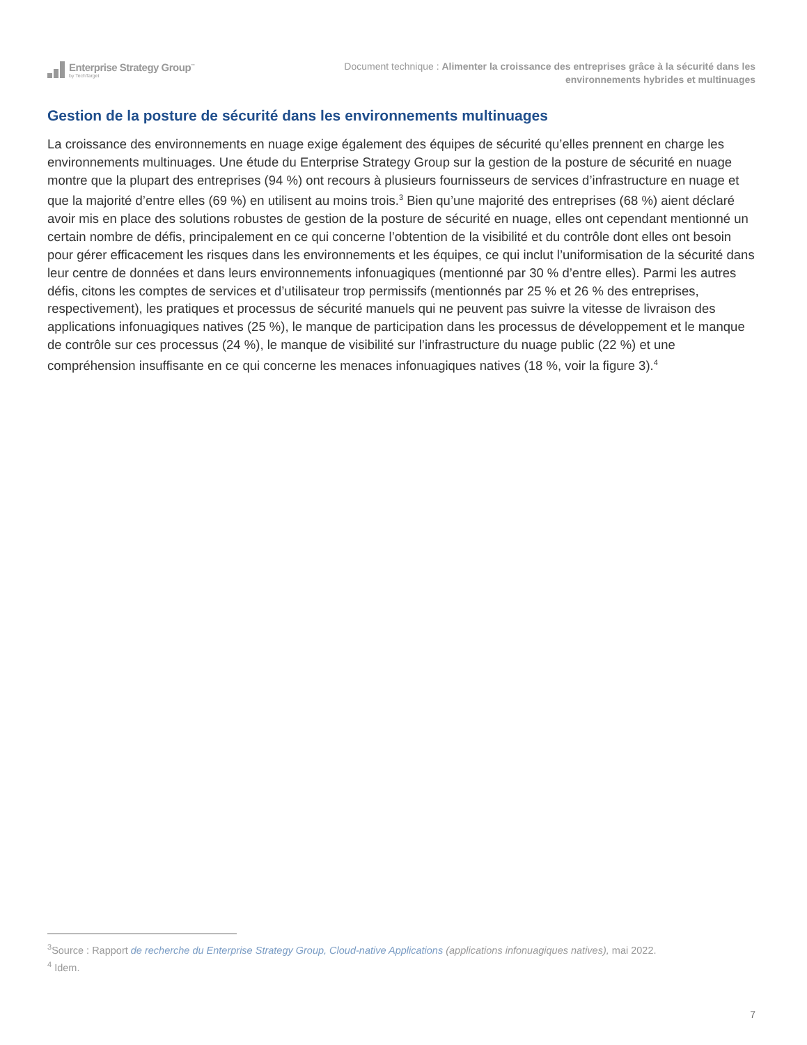Enterprise Strategy Group<sup>™</sup>
by TechTarget
Document technique : Alimenter la croissance des entreprises grâce à la sécurité dans les environnements hybrides et multinuages
Gestion de la posture de sécurité dans les environnements multinuages
La croissance des environnements en nuage exige également des équipes de sécurité qu’elles prennent en charge les environnements multinuages. Une étude du Enterprise Strategy Group sur la gestion de la posture de sécurité en nuage montre que la plupart des entreprises (94 %) ont recours à plusieurs fournisseurs de services d’infrastructure en nuage et que la majorité d’entre elles (69 %) en utilisent au moins trois.<sup>3</sup> Bien qu’une majorité des entreprises (68 %) aient déclaré avoir mis en place des solutions robustes de gestion de la posture de sécurité en nuage, elles ont cependant mentionné un certain nombre de défis, principalement en ce qui concerne l’obtention de la visibilité et du contrôle dont elles ont besoin pour gérer efficacement les risques dans les environnements et les équipes, ce qui inclut l’uniformisation de la sécurité dans leur centre de données et dans leurs environnements infonuagiques (mentionné par 30 % d’entre elles). Parmi les autres défis, citons les comptes de services et d’utilisateur trop permissifs (mentionnés par 25 % et 26 % des entreprises, respectivement), les pratiques et processus de sécurité manuels qui ne peuvent pas suivre la vitesse de livraison des applications infonuagiques natives (25 %), le manque de participation dans les processus de développement et le manque de contrôle sur ces processus (24 %), le manque de visibilité sur l’infrastructure du nuage public (22 %) et une compréhension insuffisante en ce qui concerne les menaces infonuagiques natives (18 %, voir la figure 3).<sup>4</sup>
<sup>3</sup> Source : Rapport de recherche du Enterprise Strategy Group, Cloud-native Applications (applications infonuagiques natives), mai 2022.
<sup>4</sup> Idem.
7